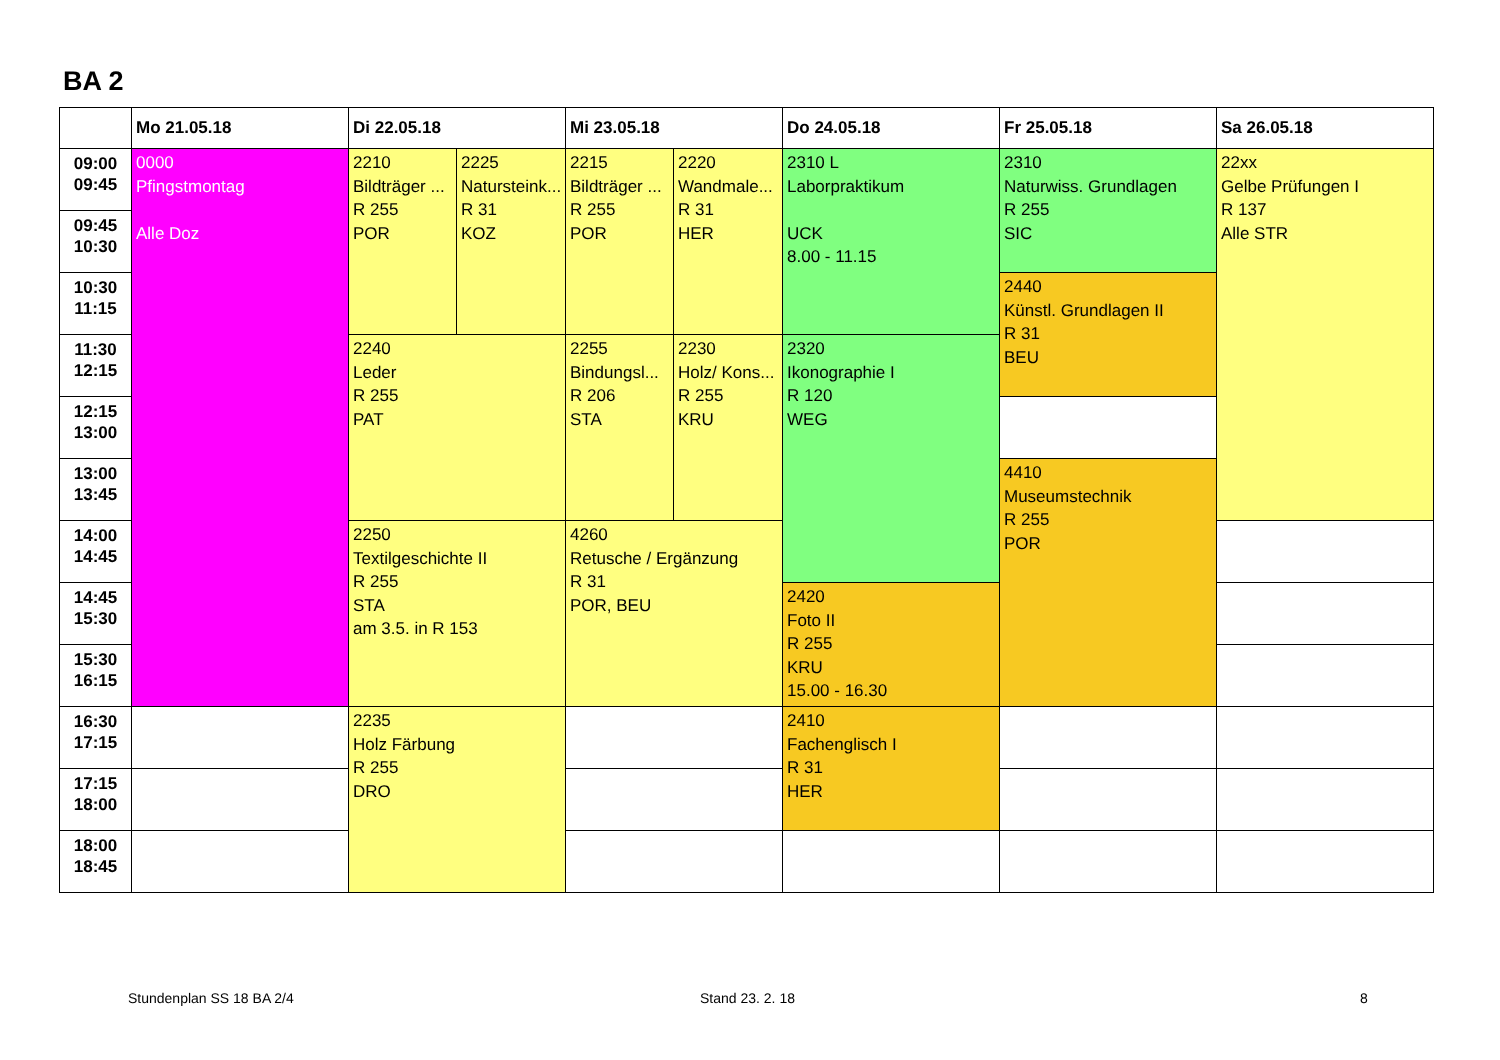BA 2
| | Mo 21.05.18 | Di 22.05.18 | | Mi 23.05.18 | | Do 24.05.18 | Fr 25.05.18 | Sa 26.05.18 |
| --- | --- | --- | --- | --- | --- | --- | --- | --- |
| 09:00 09:45 | 0000 Pfingstmontag Alle Doz | 2210 Bildträger ... R 255 POR | 2225 Natursteink... R 31 KOZ | 2215 Bildträger ... R 255 POR | 2220 Wandmale... R 31 HER | 2310 L Laborpraktikum UCK 8.00 - 11.15 | 2310 Naturwiss. Grundlagen R 255 SIC | 22xx Gelbe Prüfungen I R 137 Alle STR |
| 09:45 10:30 | | | | | | | | |
| 10:30 11:15 | | | | | | | 2440 Künstl. Grundlagen II R 31 BEU | |
| 11:30 12:15 | | 2240 Leder R 255 PAT | | 2255 Bindungsl... R 206 STA | 2230 Holz/ Kons... R 255 KRU | 2320 Ikonographie I R 120 WEG | | |
| 12:15 13:00 | | | | | | | | |
| 13:00 13:45 | | | | | | | 4410 Museumstechnik R 255 POR | |
| 14:00 14:45 | | 2250 Textilgeschichte II R 255 STA am 3.5. in R 153 | | 4260 Retusche / Ergänzung R 31 POR, BEU | | | | |
| 14:45 15:30 | | | | | | 2420 Foto II R 255 KRU 15.00 - 16.30 | | |
| 15:30 16:15 | | | | | | | | |
| 16:30 17:15 | | 2235 Holz Färbung R 255 DRO | | | | 2410 Fachenglisch I R 31 HER | | |
| 17:15 18:00 | | | | | | | | |
| 18:00 18:45 | | | | | | | | |
Stundenplan SS 18 BA 2/4 Stand 23. 2. 18 8